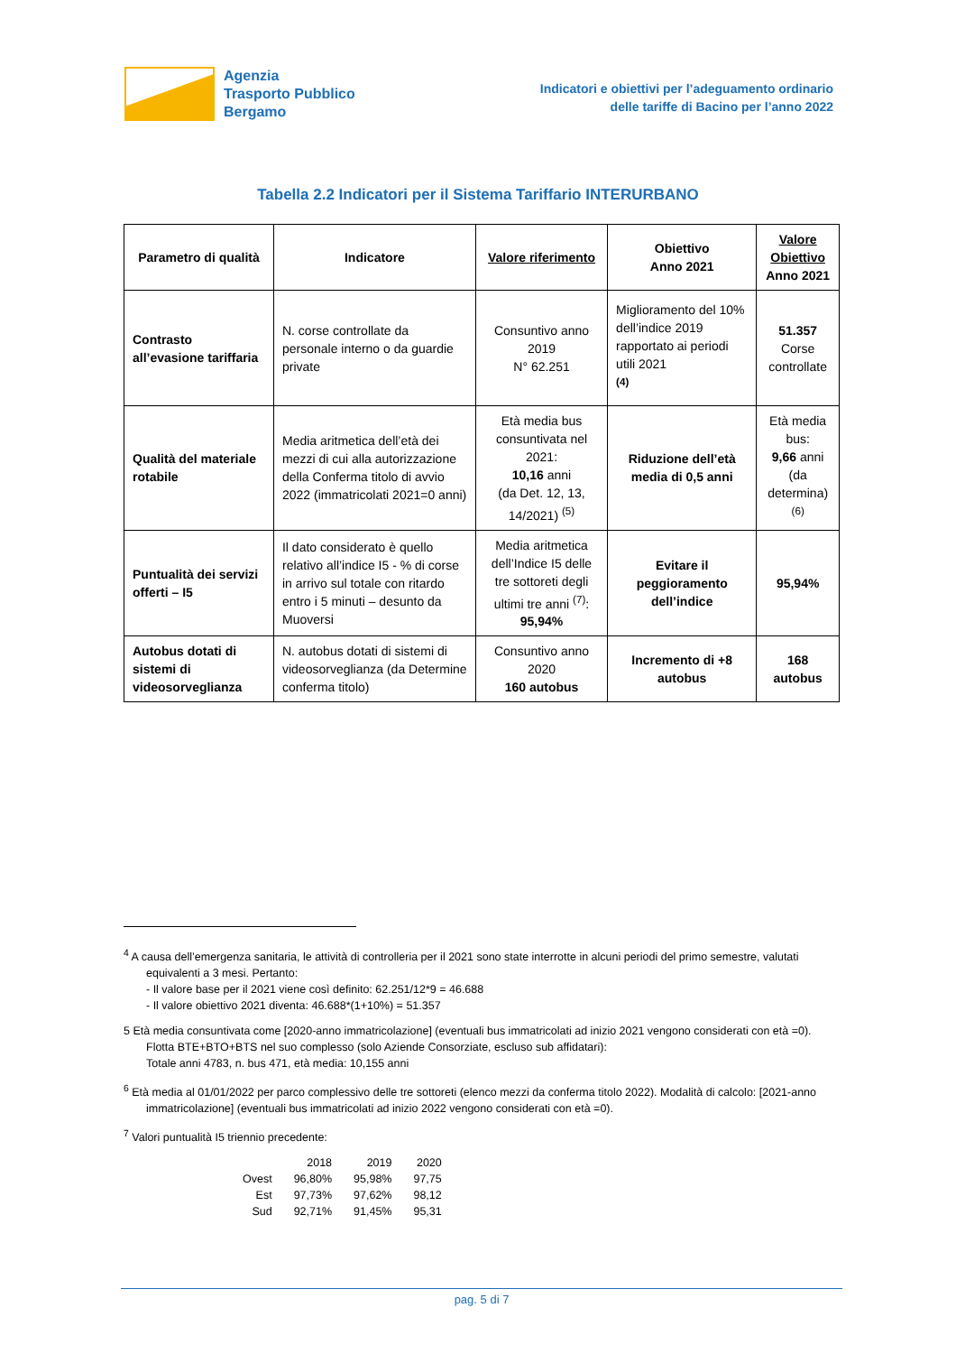Agenzia
Trasporto Pubblico
Bergamo
Indicatori e obiettivi per l’adeguamento ordinario
delle tariffe di Bacino per l’anno 2022
Tabella 2.2 Indicatori per il Sistema Tariffario INTERURBANO
| Parametro di qualità | Indicatore | Valore riferimento | Obiettivo Anno 2021 | Valore Obiettivo Anno 2021 |
| --- | --- | --- | --- | --- |
| Contrasto all’evasione tariffaria | N. corse controllate da personale interno o da guardie private | Consuntivo anno 2019 N° 62.251 | Miglioramento del 10% dell’indice 2019 rapportato ai periodi utili 2021 <sup>(4)</sup> | 51.357 Corse controllate |
| Qualità del materiale rotabile | Media aritmetica dell’età dei mezzi di cui alla autorizzazione della Conferma titolo di avvio 2022 (immatricolati 2021=0 anni) | Età media bus consuntivata nel 2021: 10,16 anni (da Det. 12, 13, 14/2021) <sup>(5)</sup> | Riduzione dell’età media di 0,5 anni | Età media bus: 9,66 anni (da determina) <sup>(6)</sup> |
| Puntualità dei servizi offerti – I5 | Il dato considerato è quello relativo all’indice I5 - % di corse in arrivo sul totale con ritardo entro i 5 minuti – desunto da Muoversi | Media aritmetica dell’Indice I5 delle tre sottoreti degli ultimi tre anni <sup>(7)</sup>: 95,94% | Evitare il peggioramento dell’indice | 95,94% |
| Autobus dotati di sistemi di videosorveglianza | N. autobus dotati di sistemi di videosorveglianza (da Determine conferma titolo) | Consuntivo anno 2020 160 autobus | Incremento di +8 autobus | 168 autobus |
<sup>4</sup> A causa dell’emergenza sanitaria, le attività di controlleria per il 2021 sono state interrotte in alcuni periodi del primo semestre, valutati equivalenti a 3 mesi. Pertanto:
- Il valore base per il 2021 viene così definito: 62.251/12*9 = 46.688
- Il valore obiettivo 2021 diventa: 46.688*(1+10%) = 51.357
5 Età media consuntivata come [2020-anno immatricolazione] (eventuali bus immatricolati ad inizio 2021 vengono considerati con età =0).
Flotta BTE+BTO+BTS nel suo complesso (solo Aziende Consorziate, escluso sub affidatari):
Totale anni 4783, n. bus 471, età media: 10,155 anni
<sup>6</sup> Età media al 01/01/2022 per parco complessivo delle tre sottoreti (elenco mezzi da conferma titolo 2022). Modalità di calcolo: [2021-anno immatricolazione] (eventuali bus immatricolati ad inizio 2022 vengono considerati con età =0).
<sup>7</sup> Valori puntualità I5 triennio precedente:
| | 2018 | 2019 | 2020 |
| Ovest | 96,80% | 95,98% | 97,75 |
| Est | 97,73% | 97,62% | 98,12 |
| Sud | 92,71% | 91,45% | 95,31 |
pag. 5 di 7